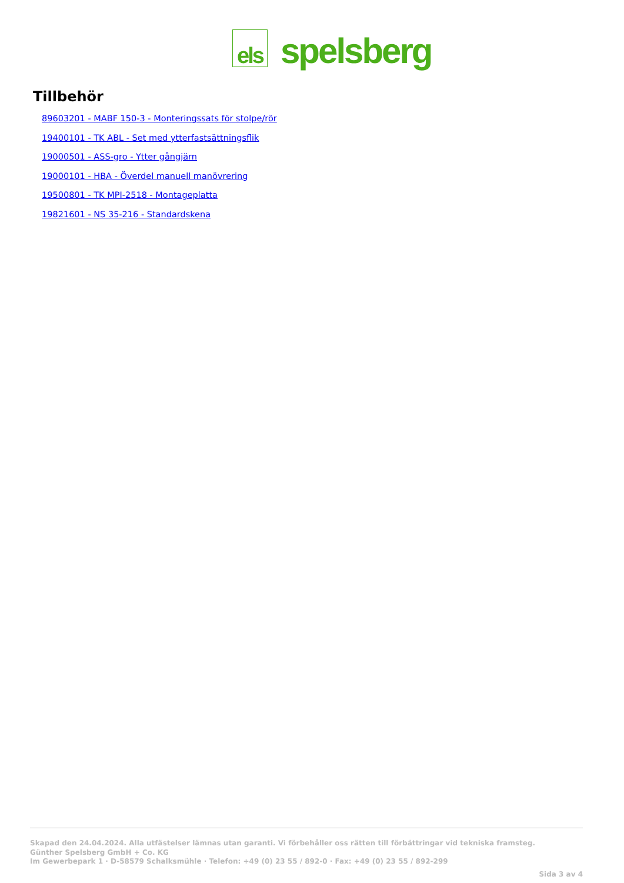els
spelsberg
Tillbehör
89603201 - MABF 150-3 - Monteringssats för stolpe/rör
19400101 - TK ABL - Set med ytterfastsättningsflik
19000501 - ASS-gro - Ytter gångjärn
19000101 - HBA - Överdel manuell manövrering
19500801 - TK MPI-2518 - Montageplatta
19821601 - NS 35-216 - Standardskena
Skapad den 24.04.2024. Alla utfästelser lämnas utan garanti. Vi förbehåller oss rätten till förbättringar vid tekniska framsteg.
Günther Spelsberg GmbH + Co. KG
Im Gewerbepark 1 · D-58579 Schalksmühle · Telefon: +49 (0) 23 55 / 892-0 · Fax: +49 (0) 23 55 / 892-299
Sida 3 av 4